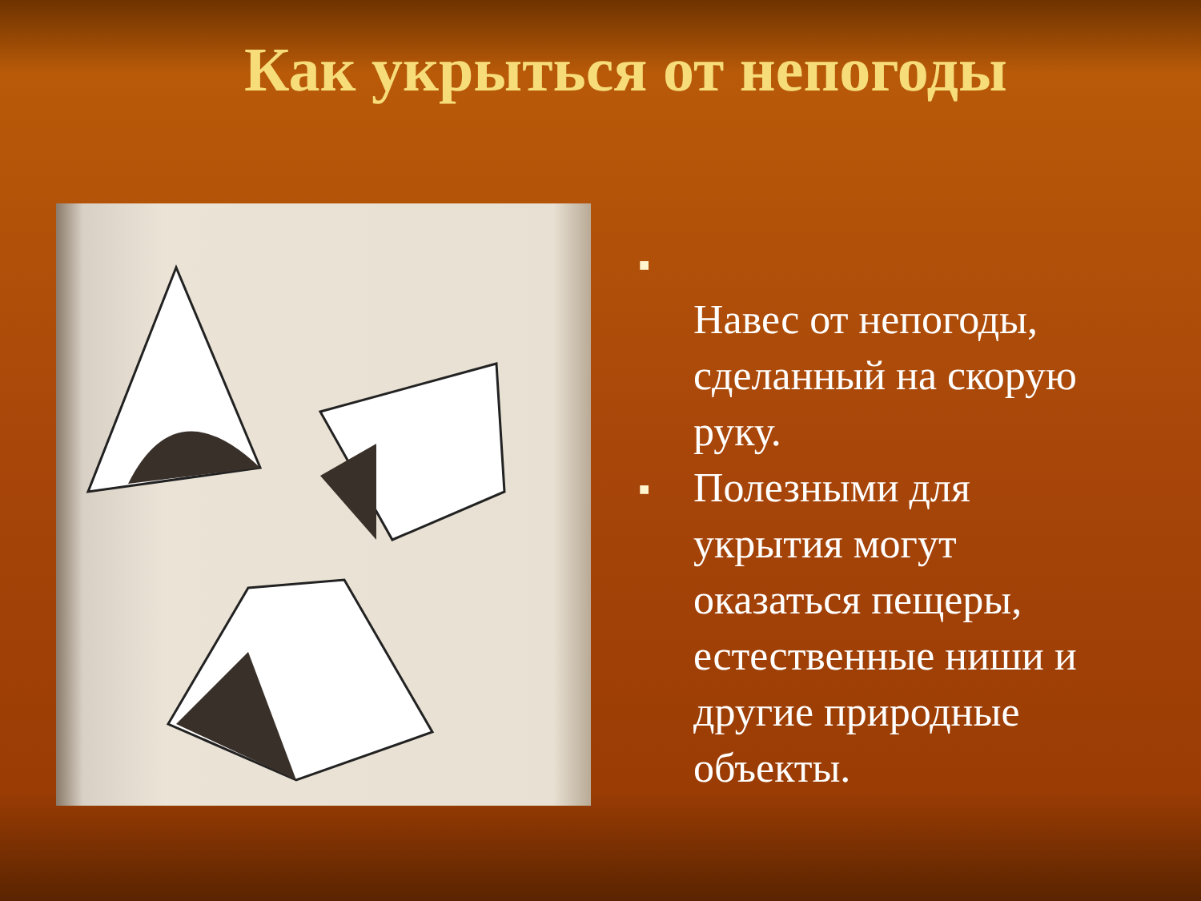Как укрыться от непогоды
■
Навес от непогоды, сделанный на скорую руку.
■ Полезными для укрытия могут оказаться пещеры, естественные ниши и другие природные объекты.